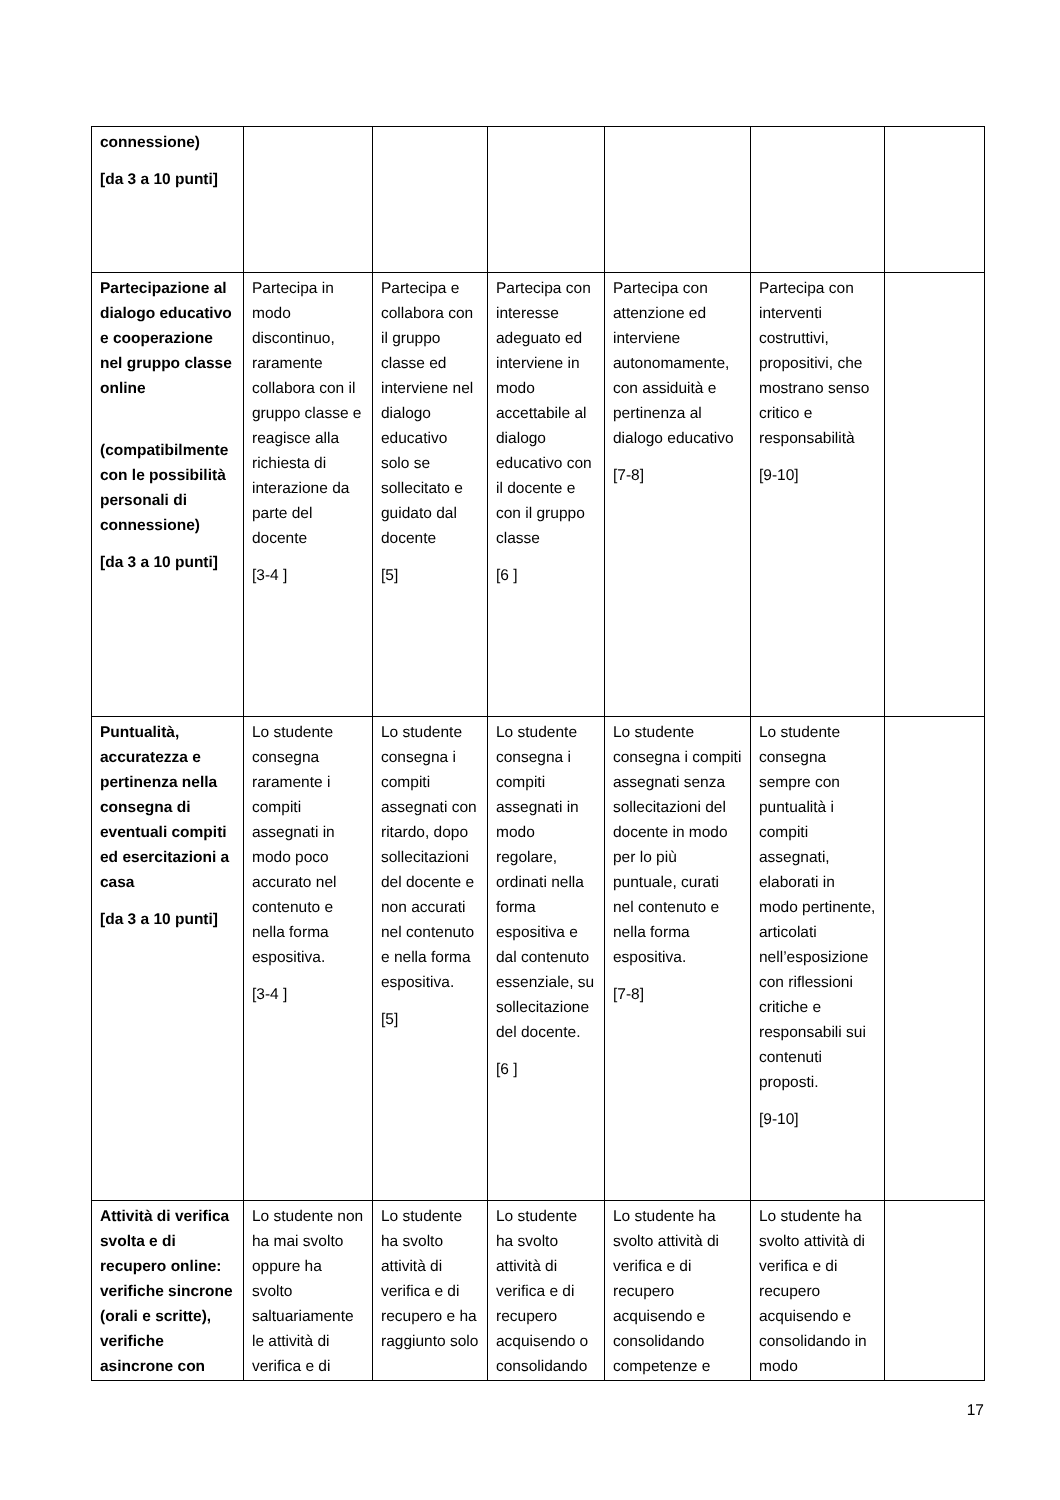| connessione) [da 3 a 10 punti] | | | | | | |
| Partecipazione al dialogo educativo e cooperazione nel gruppo classe online (compatibilmente con le possibilità personali di connessione) [da 3 a 10 punti] | Partecipa in modo discontinuo, raramente collabora con il gruppo classe e reagisce alla richiesta di interazione da parte del docente [3-4 ] | Partecipa e collabora con il gruppo classe ed interviene nel dialogo educativo solo se sollecitato e guidato dal docente [5] | Partecipa con interesse adeguato ed interviene in modo accettabile al dialogo educativo con il docente e con il gruppo classe [6 ] | Partecipa con attenzione ed interviene autonomamente, con assiduità e pertinenza al dialogo educativo [7-8] | Partecipa con interventi costruttivi, propositivi, che mostrano senso critico e responsabilità [9-10] | |
| Puntualità, accuratezza e pertinenza nella consegna di eventuali compiti ed esercitazioni a casa [da 3 a 10 punti] | Lo studente consegna raramente i compiti assegnati in modo poco accurato nel contenuto e nella forma espositiva. [3-4 ] | Lo studente consegna i compiti assegnati con ritardo, dopo sollecitazioni del docente e non accurati nel contenuto e nella forma espositiva. [5] | Lo studente consegna i compiti assegnati in modo regolare, ordinati nella forma espositiva e dal contenuto essenziale, su sollecitazione del docente. [6 ] | Lo studente consegna i compiti assegnati senza sollecitazioni del docente in modo per lo più puntuale, curati nel contenuto e nella forma espositiva. [7-8] | Lo studente consegna sempre con puntualità i compiti assegnati, elaborati in modo pertinente, articolati nell’esposizione con riflessioni critiche e responsabili sui contenuti proposti. [9-10] | |
| Attività di verifica svolta e di recupero online: verifiche sincrone (orali e scritte), verifiche asincrone con | Lo studente non ha mai svolto oppure ha svolto saltuariamente le attività di verifica e di | Lo studente ha svolto attività di verifica e di recupero e ha raggiunto solo | Lo studente ha svolto attività di verifica e di recupero acquisendo o consolidando | Lo studente ha svolto attività di verifica e di recupero acquisendo e consolidando competenze e | Lo studente ha svolto attività di verifica e di recupero acquisendo e consolidando in modo | |
17